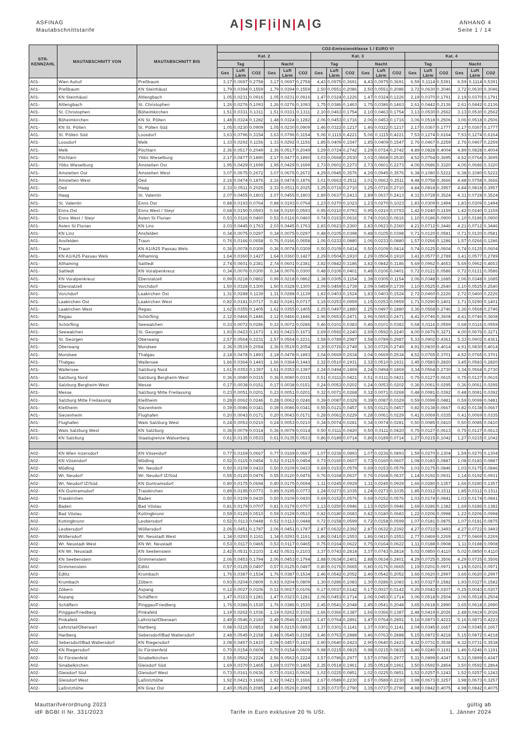ASFINAG
Mautabschnittstarife
A|S|F|i|N|A|G
ANHANG 4
Seite 1 / 14
| STR- KENNZAHL | MAUTABSCHNITT VON | MAUTABSCHNITT BIS | CO2-Emissionsklasse 1 / EURO VI | | | | | | | | | | | | | | | | | |
| --- | --- | --- | --- | --- | --- | --- | --- | --- | --- | --- | --- | --- | --- | --- | --- | --- | --- | --- | --- | --- |
| | | | Kat. 2 | | | | | | Kat. 3 | | | | | | Kat. 4 | | | | | |
| | | | Tag | | | Nacht | | | Tag | | | Nacht | | | Tag | | | Nacht | | |
| | | | Ges | Luft Lärm | CO2 | Ges | Luft Lärm | CO2 | Ges | Luft Lärm | CO2 | Ges | Luft Lärm | CO2 | Ges | Luft Lärm | CO2 | Ges | Luft Lärm | CO2 |
| A01- | Wien Auhof | Preßbaum | 3,17 | 0,0697 | 0,2758 | 3,17 | 0,0697 | 0,2758 | 4,43 | 0,0975 | 0,3691 | 4,43 | 0,0975 | 0,3691 | 6,59 | 0,1114 | 0,5391 | 6,59 | 0,1114 | 0,5391 |
| A01- | Preßbaum | KN Steinhäusl | 1,79 | 0,0394 | 0,1559 | 1,79 | 0,0394 | 0,1559 | 2,50 | 0,0551 | 0,2086 | 2,50 | 0,0551 | 0,2086 | 3,72 | 0,0630 | 0,3046 | 3,72 | 0,0630 | 0,3046 |
| A01- | KN Steinhäusl | Altlengbach | 1,05 | 0,0231 | 0,0916 | 1,05 | 0,0231 | 0,0916 | 1,47 | 0,0324 | 0,1226 | 1,47 | 0,0324 | 0,1226 | 2,19 | 0,0370 | 0,1791 | 2,19 | 0,0370 | 0,1791 |
| A01- | Altlengbach | St. Christophen | 1,26 | 0,0276 | 0,1093 | 1,26 | 0,0276 | 0,1093 | 1,75 | 0,0386 | 0,1463 | 1,75 | 0,0386 | 0,1463 | 2,61 | 0,0442 | 0,2136 | 2,61 | 0,0442 | 0,2136 |
| A01- | St. Christophen | Böheimkirchen | 1,51 | 0,0331 | 0,1311 | 1,51 | 0,0331 | 0,1311 | 2,10 | 0,0463 | 0,1754 | 2,10 | 0,0463 | 0,1754 | 3,13 | 0,0530 | 0,2562 | 3,13 | 0,0530 | 0,2562 |
| A01- | Böheimkirchen | KN St. Pölten | 1,48 | 0,0324 | 0,1282 | 1,48 | 0,0324 | 0,1282 | 2,06 | 0,0453 | 0,1716 | 2,06 | 0,0453 | 0,1716 | 3,06 | 0,0518 | 0,2506 | 3,06 | 0,0518 | 0,2506 |
| A01- | KN St. Pölten | St. Pölten Süd | 1,05 | 0,0230 | 0,0909 | 1,05 | 0,0230 | 0,0909 | 1,46 | 0,0322 | 0,1217 | 1,46 | 0,0322 | 0,1217 | 2,17 | 0,0367 | 0,1777 | 2,17 | 0,0367 | 0,1777 |
| A01- | St. Pölten Süd | Loosdorf | 3,63 | 0,0796 | 0,3154 | 3,63 | 0,0796 | 0,3154 | 5,06 | 0,1115 | 0,4221 | 5,06 | 0,1115 | 0,4221 | 7,53 | 0,1274 | 0,6164 | 7,53 | 0,1274 | 0,6164 |
| A01- | Loosdorf | Melk | 1,33 | 0,0292 | 0,1156 | 1,33 | 0,0292 | 0,1156 | 1,85 | 0,0409 | 0,1547 | 1,85 | 0,0409 | 0,1547 | 2,76 | 0,0467 | 0,2259 | 2,76 | 0,0467 | 0,2259 |
| A01- | Melk | Pöchlarn | 2,36 | 0,0517 | 0,2049 | 2,36 | 0,0517 | 0,2049 | 3,29 | 0,0724 | 0,2742 | 3,29 | 0,0724 | 0,2742 | 4,89 | 0,0828 | 0,4004 | 4,89 | 0,0828 | 0,4004 |
| A01- | Pöchlarn | Ybbs Wieselburg | 2,17 | 0,0477 | 0,1890 | 2,17 | 0,0477 | 0,1890 | 3,03 | 0,0668 | 0,2530 | 3,03 | 0,0668 | 0,2530 | 4,52 | 0,0764 | 0,3695 | 4,52 | 0,0764 | 0,3695 |
| A01- | Ybbs Wieselburg | Amstetten Ost | 1,95 | 0,0429 | 0,1699 | 1,95 | 0,0429 | 0,1699 | 2,73 | 0,0601 | 0,2273 | 2,73 | 0,0601 | 0,2273 | 4,06 | 0,0686 | 0,3320 | 4,06 | 0,0686 | 0,3320 |
| A01- | Amstetten Ost | Amstetten West | 3,07 | 0,0675 | 0,2672 | 3,07 | 0,0675 | 0,2672 | 4,29 | 0,0945 | 0,3576 | 4,29 | 0,0945 | 0,3576 | 6,38 | 0,1080 | 0,5222 | 6,38 | 0,1080 | 0,5222 |
| A01- | Amstetten West | Oed | 2,16 | 0,0474 | 0,1876 | 2,16 | 0,0474 | 0,1876 | 3,01 | 0,0663 | 0,2511 | 3,01 | 0,0663 | 0,2511 | 4,48 | 0,0758 | 0,3666 | 4,48 | 0,0758 | 0,3666 |
| A01- | Oed | Haag | 2,33 | 0,0511 | 0,2025 | 2,33 | 0,0511 | 0,2025 | 3,25 | 0,0716 | 0,2710 | 3,25 | 0,0716 | 0,2710 | 4,84 | 0,0818 | 0,3957 | 4,84 | 0,0818 | 0,3957 |
| A01- | Haag | St. Valentin | 2,07 | 0,0455 | 0,1803 | 2,07 | 0,0455 | 0,1803 | 2,89 | 0,0637 | 0,2413 | 2,89 | 0,0637 | 0,2413 | 4,31 | 0,0728 | 0,3524 | 4,31 | 0,0728 | 0,3524 |
| A01- | St. Valentin | Enns Ost | 0,88 | 0,0193 | 0,0764 | 0,88 | 0,0193 | 0,0764 | 1,23 | 0,0270 | 0,1023 | 1,23 | 0,0270 | 0,1023 | 1,83 | 0,0309 | 0,1494 | 1,83 | 0,0309 | 0,1494 |
| A01- | Enns Ost | Enns West / Steyr | 0,68 | 0,0150 | 0,0593 | 0,68 | 0,0150 | 0,0593 | 0,95 | 0,0210 | 0,0793 | 0,95 | 0,0210 | 0,0793 | 1,42 | 0,0240 | 0,1159 | 1,42 | 0,0240 | 0,1159 |
| A01- | Enns West / Steyr | Asten St Florian | 0,53 | 0,0116 | 0,0460 | 0,53 | 0,0116 | 0,0460 | 0,74 | 0,0163 | 0,0616 | 0,74 | 0,0163 | 0,0616 | 1,10 | 0,0186 | 0,0900 | 1,10 | 0,0186 | 0,0900 |
| A01- | Asten St Florian | KN Linz | 2,03 | 0,0445 | 0,1763 | 2,03 | 0,0445 | 0,1763 | 2,83 | 0,0623 | 0,2360 | 2,83 | 0,0623 | 0,2360 | 4,21 | 0,0712 | 0,3446 | 4,21 | 0,0712 | 0,3446 |
| A01- | KN Linz | Ansfelden | 0,34 | 0,0075 | 0,0297 | 0,34 | 0,0075 | 0,0297 | 0,48 | 0,0105 | 0,0398 | 0,48 | 0,0105 | 0,0398 | 0,71 | 0,0120 | 0,0581 | 0,71 | 0,0120 | 0,0581 |
| A01- | Ansfelden | Traun | 0,76 | 0,0166 | 0,0658 | 0,76 | 0,0166 | 0,0658 | 1,06 | 0,0233 | 0,0880 | 1,06 | 0,0233 | 0,0880 | 1,57 | 0,0266 | 0,1286 | 1,57 | 0,0266 | 0,1286 |
| A01- | Traun | KN A1/A25 Passau Wels | 0,36 | 0,0078 | 0,0309 | 0,36 | 0,0078 | 0,0309 | 0,50 | 0,0109 | 0,0414 | 0,50 | 0,0109 | 0,0414 | 0,74 | 0,0125 | 0,0604 | 0,74 | 0,0125 | 0,0604 |
| A01- | KN A1/A25 Passau Wels | Allhaming | 1,64 | 0,0360 | 0,1427 | 1,64 | 0,0360 | 0,1427 | 2,29 | 0,0504 | 0,1910 | 2,29 | 0,0504 | 0,1910 | 3,41 | 0,0577 | 0,2789 | 3,41 | 0,0577 | 0,2789 |
| A01- | Allhaming | Sattledt | 2,74 | 0,0601 | 0,2381 | 2,74 | 0,0601 | 0,2381 | 3,82 | 0,0842 | 0,3186 | 3,82 | 0,0842 | 0,3186 | 5,69 | 0,0962 | 0,4653 | 5,69 | 0,0962 | 0,4653 |
| A01- | Sattledt | KN Voralpenkreuz | 0,34 | 0,0076 | 0,0300 | 0,34 | 0,0076 | 0,0300 | 0,48 | 0,0106 | 0,0401 | 0,48 | 0,0106 | 0,0401 | 0,72 | 0,0121 | 0,0586 | 0,72 | 0,0121 | 0,0586 |
| A01- | KN Voralpenkreuz | Eberstalzell | 0,99 | 0,0218 | 0,0862 | 0,99 | 0,0218 | 0,0862 | 1,38 | 0,0305 | 0,1154 | 1,38 | 0,0305 | 0,1154 | 2,06 | 0,0348 | 0,1685 | 2,06 | 0,0348 | 0,1685 |
| A01- | Eberstalzell | Vorchdorf | 1,50 | 0,0328 | 0,1300 | 1,50 | 0,0328 | 0,1300 | 2,09 | 0,0459 | 0,1739 | 2,09 | 0,0459 | 0,1739 | 3,10 | 0,0525 | 0,2540 | 3,10 | 0,0525 | 0,2540 |
| A01- | Vorchdorf | Laakirchen Ost | 1,31 | 0,0288 | 0,1139 | 1,31 | 0,0288 | 0,1139 | 1,83 | 0,0403 | 0,1524 | 1,83 | 0,0403 | 0,1524 | 2,72 | 0,0460 | 0,2226 | 2,72 | 0,0460 | 0,2226 |
| A01- | Laakirchen Ost | Laakirchen West | 0,82 | 0,0181 | 0,0717 | 0,82 | 0,0181 | 0,0717 | 1,15 | 0,0253 | 0,0959 | 1,15 | 0,0253 | 0,0959 | 1,71 | 0,0290 | 0,1401 | 1,71 | 0,0290 | 0,1401 |
| A01- | Laakirchen West | Regau | 1,62 | 0,0355 | 0,1405 | 1,62 | 0,0355 | 0,1405 | 2,25 | 0,0497 | 0,1880 | 2,25 | 0,0497 | 0,1880 | 3,36 | 0,0568 | 0,2746 | 3,36 | 0,0568 | 0,2746 |
| A01- | Regau | Schörfling | 2,12 | 0,0466 | 0,1846 | 2,12 | 0,0466 | 0,1846 | 2,96 | 0,0653 | 0,2471 | 2,96 | 0,0653 | 0,2471 | 4,41 | 0,0746 | 0,3608 | 4,41 | 0,0746 | 0,3608 |
| A01- | Schörfling | Seewalchen | 0,33 | 0,0072 | 0,0286 | 0,33 | 0,0072 | 0,0286 | 0,46 | 0,0101 | 0,0383 | 0,46 | 0,0101 | 0,0383 | 0,68 | 0,0116 | 0,0559 | 0,68 | 0,0116 | 0,0559 |
| A01- | Seewalchen | St. Georgen | 1,93 | 0,0423 | 0,1673 | 1,93 | 0,0423 | 0,1673 | 2,69 | 0,0592 | 0,2240 | 2,69 | 0,0592 | 0,2240 | 4,00 | 0,0676 | 0,3271 | 4,00 | 0,0676 | 0,3271 |
| A01- | St. Georgen | Oberwang | 2,57 | 0,0564 | 0,2231 | 2,57 | 0,0564 | 0,2231 | 3,58 | 0,0789 | 0,2987 | 3,58 | 0,0789 | 0,2987 | 5,33 | 0,0902 | 0,4361 | 5,33 | 0,0902 | 0,4361 |
| A01- | Oberwang | Mondsee | 2,36 | 0,0519 | 0,2054 | 2,36 | 0,0519 | 0,2054 | 3,30 | 0,0726 | 0,2749 | 3,30 | 0,0726 | 0,2749 | 4,91 | 0,0830 | 0,4014 | 4,91 | 0,0830 | 0,4014 |
| A01- | Mondsee | Thalgau | 2,18 | 0,0478 | 0,1893 | 2,18 | 0,0478 | 0,1893 | 3,04 | 0,0669 | 0,2534 | 3,04 | 0,0669 | 0,2534 | 4,52 | 0,0765 | 0,3701 | 4,52 | 0,0765 | 0,3701 |
| A01- | Thalgau | Wallersee | 1,66 | 0,0364 | 0,1443 | 1,66 | 0,0364 | 0,1443 | 2,32 | 0,0510 | 0,1931 | 2,32 | 0,0510 | 0,1931 | 3,45 | 0,0583 | 0,2820 | 3,45 | 0,0583 | 0,2820 |
| A01- | Wallersee | Salzburg Nord | 1,61 | 0,0353 | 0,1397 | 1,61 | 0,0353 | 0,1397 | 2,24 | 0,0494 | 0,1869 | 2,24 | 0,0494 | 0,1869 | 3,34 | 0,0564 | 0,2730 | 3,34 | 0,0564 | 0,2730 |
| A01- | Salzburg Nord | Salzburg Bergheim-West | 0,36 | 0,0080 | 0,0315 | 0,36 | 0,0080 | 0,0315 | 0,51 | 0,0111 | 0,0421 | 0,51 | 0,0111 | 0,0421 | 0,75 | 0,0127 | 0,0615 | 0,75 | 0,0127 | 0,0615 |
| A01- | Salzburg Bergheim-West | Messe | 0,17 | 0,0038 | 0,0151 | 0,17 | 0,0038 | 0,0151 | 0,24 | 0,0053 | 0,0202 | 0,24 | 0,0053 | 0,0202 | 0,36 | 0,0061 | 0,0295 | 0,36 | 0,0061 | 0,0295 |
| A01- | Messe | Salzburg Mitte Freilassing | 0,23 | 0,0051 | 0,0201 | 0,23 | 0,0051 | 0,0201 | 0,32 | 0,0071 | 0,0268 | 0,32 | 0,0071 | 0,0268 | 0,48 | 0,0081 | 0,0392 | 0,48 | 0,0081 | 0,0392 |
| A01- | Salzburg Mitte Freilassing | Kleßheim | 0,28 | 0,0062 | 0,0246 | 0,28 | 0,0062 | 0,0246 | 0,39 | 0,0087 | 0,0329 | 0,39 | 0,0087 | 0,0329 | 0,59 | 0,0099 | 0,0481 | 0,59 | 0,0099 | 0,0481 |
| A01- | Kleßheim | Siezenheim | 0,39 | 0,0086 | 0,0341 | 0,39 | 0,0086 | 0,0341 | 0,55 | 0,0121 | 0,0457 | 0,55 | 0,0121 | 0,0457 | 0,82 | 0,0138 | 0,0667 | 0,82 | 0,0138 | 0,0667 |
| A01- | Siezenheim | Flughafen | 0,20 | 0,0043 | 0,0171 | 0,20 | 0,0043 | 0,0171 | 0,28 | 0,0061 | 0,0229 | 0,28 | 0,0061 | 0,0229 | 0,41 | 0,0069 | 0,0335 | 0,41 | 0,0069 | 0,0335 |
| A01- | Flughafen | Wals Salzburg West | 0,24 | 0,0053 | 0,0210 | 0,24 | 0,0053 | 0,0210 | 0,34 | 0,0074 | 0,0281 | 0,34 | 0,0074 | 0,0281 | 0,50 | 0,0085 | 0,0410 | 0,50 | 0,0085 | 0,0410 |
| A01- | Wals Salzburg West | KN Salzburg | 0,36 | 0,0079 | 0,0314 | 0,36 | 0,0079 | 0,0314 | 0,50 | 0,0111 | 0,0420 | 0,50 | 0,0111 | 0,0420 | 0,75 | 0,0127 | 0,0613 | 0,75 | 0,0127 | 0,0613 |
| A01- | KN Salzburg | Staatsgrenze Walserberg | 0,61 | 0,0135 | 0,0533 | 0,61 | 0,0135 | 0,0533 | 0,86 | 0,0189 | 0,0714 | 0,86 | 0,0189 | 0,0714 | 1,27 | 0,0215 | 0,1042 | 1,27 | 0,0215 | 0,1042 |
| A02- | KN Wien Inzersdorf | KN Vösendorf | 0,77 | 0,0169 | 0,0667 | 0,77 | 0,0169 | 0,0667 | 1,07 | 0,0236 | 0,0893 | 1,07 | 0,0236 | 0,0893 | 1,59 | 0,0270 | 0,1304 | 1,59 | 0,0270 | 0,1304 |
| A02- | KN Vösendorf | Mödling | 0,52 | 0,0115 | 0,0454 | 0,52 | 0,0115 | 0,0454 | 0,73 | 0,0160 | 0,0607 | 0,73 | 0,0160 | 0,0607 | 1,08 | 0,0183 | 0,0887 | 1,08 | 0,0183 | 0,0887 |
| A02- | Mödling | Wr. Neudorf | 0,50 | 0,0109 | 0,0433 | 0,50 | 0,0109 | 0,0433 | 0,69 | 0,0153 | 0,0579 | 0,69 | 0,0153 | 0,0579 | 1,03 | 0,0175 | 0,0846 | 1,03 | 0,0175 | 0,0846 |
| A02- | Wr. Neudorf | Wr. Neudorf IZ/Süd | 0,55 | 0,0120 | 0,0476 | 0,55 | 0,0120 | 0,0476 | 0,76 | 0,0168 | 0,0637 | 0,76 | 0,0168 | 0,0637 | 1,14 | 0,0192 | 0,0931 | 1,14 | 0,0192 | 0,0931 |
| A02- | Wr. Neudorf IZ/Süd | KN Guntramsdorf | 0,80 | 0,0175 | 0,0694 | 0,80 | 0,0175 | 0,0694 | 1,11 | 0,0245 | 0,0929 | 1,11 | 0,0245 | 0,0929 | 1,66 | 0,0280 | 0,1357 | 1,66 | 0,0280 | 0,1357 |
| A02- | KN Guntramsdorf | Traiskirchen | 0,89 | 0,0195 | 0,0773 | 0,89 | 0,0195 | 0,0773 | 1,24 | 0,0273 | 0,1035 | 1,24 | 0,0273 | 0,1035 | 1,85 | 0,0312 | 0,1511 | 1,85 | 0,0312 | 0,1511 |
| A02- | Traiskirchen | Baden | 0,50 | 0,0109 | 0,0430 | 0,50 | 0,0109 | 0,0430 | 0,69 | 0,0152 | 0,0576 | 0,69 | 0,0152 | 0,0576 | 1,03 | 0,0174 | 0,0841 | 1,03 | 0,0174 | 0,0841 |
| A02- | Baden | Bad Vöslau | 0,81 | 0,0179 | 0,0707 | 0,81 | 0,0179 | 0,0707 | 1,13 | 0,0250 | 0,0946 | 1,13 | 0,0250 | 0,0946 | 1,69 | 0,0286 | 0,1382 | 1,69 | 0,0286 | 0,1382 |
| A02- | Bad Vöslau | Kottingbrunn | 0,59 | 0,0129 | 0,0510 | 0,59 | 0,0129 | 0,0510 | 0,82 | 0,0180 | 0,0683 | 0,82 | 0,0180 | 0,0683 | 1,22 | 0,0206 | 0,0998 | 1,22 | 0,0206 | 0,0998 |
| A02- | Kottingbrunn | Leobersdorf | 0,52 | 0,0113 | 0,0448 | 0,52 | 0,0113 | 0,0448 | 0,72 | 0,0158 | 0,0599 | 0,72 | 0,0158 | 0,0599 | 1,07 | 0,0181 | 0,0875 | 1,07 | 0,0181 | 0,0875 |
| A02- | Leobersdorf | Wöllersdorf | 2,06 | 0,0451 | 0,1787 | 2,06 | 0,0451 | 0,1787 | 2,87 | 0,0632 | 0,2392 | 2,87 | 0,0632 | 0,2392 | 4,27 | 0,0722 | 0,3493 | 4,27 | 0,0722 | 0,3493 |
| A02- | Wöllersdorf | Wr. Neustadt West | 1,34 | 0,0293 | 0,1161 | 1,34 | 0,0293 | 0,1161 | 1,86 | 0,0410 | 0,1553 | 1,86 | 0,0410 | 0,1553 | 2,77 | 0,0469 | 0,2269 | 2,77 | 0,0469 | 0,2269 |
| A02- | Wr. Neustadt West | KN Wr. Neustadt | 0,53 | 0,0117 | 0,0465 | 0,53 | 0,0117 | 0,0465 | 0,75 | 0,0164 | 0,0622 | 0,75 | 0,0164 | 0,0622 | 1,11 | 0,0188 | 0,0908 | 1,11 | 0,0188 | 0,0908 |
| A02- | KN Wr. Neustadt | KN Seebenstein | 2,42 | 0,0531 | 0,2103 | 2,42 | 0,0531 | 0,2103 | 3,37 | 0,0743 | 0,2814 | 3,37 | 0,0743 | 0,2814 | 5,02 | 0,0850 | 0,4110 | 5,02 | 0,0850 | 0,4110 |
| A02- | KN Seebenstein | Grimmenstein | 2,06 | 0,0453 | 0,1794 | 2,06 | 0,0453 | 0,1794 | 2,88 | 0,0634 | 0,2401 | 2,88 | 0,0634 | 0,2401 | 4,29 | 0,0725 | 0,3506 | 4,29 | 0,0725 | 0,3506 |
| A02- | Grimmenstein | Edlitz | 0,57 | 0,0125 | 0,0497 | 0,57 | 0,0125 | 0,0497 | 0,80 | 0,0176 | 0,0665 | 0,80 | 0,0176 | 0,0665 | 1,19 | 0,0201 | 0,0971 | 1,19 | 0,0201 | 0,0971 |
| A02- | Edlitz | Krumbach | 1,76 | 0,0387 | 0,1534 | 1,76 | 0,0387 | 0,1534 | 2,46 | 0,0542 | 0,2052 | 2,46 | 0,0542 | 0,2052 | 3,66 | 0,0620 | 0,2997 | 3,66 | 0,0620 | 0,2997 |
| A02- | Krumbach | Zöbern | 0,93 | 0,0204 | 0,0809 | 0,93 | 0,0204 | 0,0809 | 1,30 | 0,0286 | 0,1083 | 1,30 | 0,0286 | 0,1083 | 1,93 | 0,0327 | 0,1582 | 1,93 | 0,0327 | 0,1582 |
| A02- | Zöbern | Aspang | 0,12 | 0,0027 | 0,0106 | 0,12 | 0,0027 | 0,0106 | 0,17 | 0,0037 | 0,0142 | 0,17 | 0,0037 | 0,0142 | 0,25 | 0,0043 | 0,0207 | 0,25 | 0,0043 | 0,0207 |
| A02- | Aspang | Schäffern | 1,47 | 0,0323 | 0,1281 | 1,47 | 0,0323 | 0,1281 | 2,06 | 0,0453 | 0,1714 | 2,06 | 0,0453 | 0,1714 | 3,06 | 0,0518 | 0,2504 | 3,06 | 0,0518 | 0,2504 |
| A02- | Schäffern | Pinggau/Friedberg | 1,76 | 0,0386 | 0,1530 | 1,76 | 0,0386 | 0,1530 | 2,45 | 0,0541 | 0,2048 | 2,45 | 0,0541 | 0,2048 | 3,65 | 0,0618 | 0,2990 | 3,65 | 0,0618 | 0,2990 |
| A02- | Pinggau/Friedberg | Pinkafeld | 1,19 | 0,0262 | 0,1036 | 1,19 | 0,0262 | 0,1036 | 1,66 | 0,0366 | 0,1387 | 1,66 | 0,0366 | 0,1387 | 2,48 | 0,0419 | 0,2026 | 2,48 | 0,0419 | 0,2026 |
| A02- | Pinkafeld | Lafnitztal/Oberwart | 2,49 | 0,0546 | 0,2160 | 2,49 | 0,0546 | 0,2160 | 3,47 | 0,0764 | 0,2891 | 3,47 | 0,0764 | 0,2891 | 5,16 | 0,0873 | 0,4223 | 5,16 | 0,0873 | 0,4223 |
| A02- | Lafnitztal/Oberwart | Hartberg | 0,98 | 0,0215 | 0,0853 | 0,98 | 0,0215 | 0,0853 | 1,37 | 0,0301 | 0,1141 | 1,37 | 0,0301 | 0,1141 | 2,04 | 0,0345 | 0,1667 | 2,04 | 0,0345 | 0,1667 |
| A02- | Hartberg | Sebersdorf/Bad Waltersdorf | 2,48 | 0,0545 | 0,2158 | 2,48 | 0,0545 | 0,2158 | 3,46 | 0,0763 | 0,2888 | 3,46 | 0,0763 | 0,2888 | 5,15 | 0,0872 | 0,4218 | 5,15 | 0,0872 | 0,4218 |
| A02- | Sebersdorf/Bad Waltersdorf | KN Riegersdorf | 2,08 | 0,0457 | 0,1810 | 2,08 | 0,0457 | 0,1810 | 2,90 | 0,0640 | 0,2423 | 2,90 | 0,0640 | 0,2423 | 4,32 | 0,0731 | 0,3538 | 4,32 | 0,0731 | 0,3538 |
| A02- | KN Riegersdorf | Ilz Fürstenfeld | 0,70 | 0,0154 | 0,0609 | 0,70 | 0,0154 | 0,0609 | 0,98 | 0,0215 | 0,0815 | 0,98 | 0,0215 | 0,0815 | 1,46 | 0,0246 | 0,1191 | 1,46 | 0,0246 | 0,1191 |
| A02- | Ilz Fürstenfeld | Sinabelkirchen | 2,56 | 0,0562 | 0,2224 | 2,56 | 0,0562 | 0,2224 | 3,57 | 0,0786 | 0,2977 | 3,57 | 0,0786 | 0,2977 | 5,31 | 0,0899 | 0,4347 | 5,31 | 0,0899 | 0,4347 |
| A02- | Sinabelkirchen | Gleisdorf Süd | 1,69 | 0,0370 | 0,1465 | 1,69 | 0,0370 | 0,1465 | 2,35 | 0,0518 | 0,1961 | 2,35 | 0,0518 | 0,1961 | 3,50 | 0,0592 | 0,2864 | 3,50 | 0,0592 | 0,2864 |
| A02- | Gleisdorf Süd | Gleisdorf West | 0,73 | 0,0161 | 0,0636 | 0,73 | 0,0161 | 0,0636 | 1,02 | 0,0225 | 0,0851 | 1,02 | 0,0225 | 0,0851 | 1,52 | 0,0257 | 0,1243 | 1,52 | 0,0257 | 0,1243 |
| A02- | Gleisdorf West | Laßnitzhöhe | 1,92 | 0,0421 | 0,1666 | 1,92 | 0,0421 | 0,1666 | 2,67 | 0,0589 | 0,2230 | 2,67 | 0,0589 | 0,2230 | 3,98 | 0,0673 | 0,3257 | 3,98 | 0,0673 | 0,3257 |
| A02- | Laßnitzhöhe | KN Graz Ost | 2,40 | 0,0526 | 0,2085 | 2,40 | 0,0526 | 0,2085 | 3,35 | 0,0737 | 0,2790 | 3,35 | 0,0737 | 0,2790 | 4,98 | 0,0842 | 0,4075 | 4,98 | 0,0842 | 0,4075 |
Mauttarifverordnung 2023
idF BGBl II Nr. 331/2023
Tarife in Euro exklusive 20 % USt.
gültig ab
1. Jänner 2024